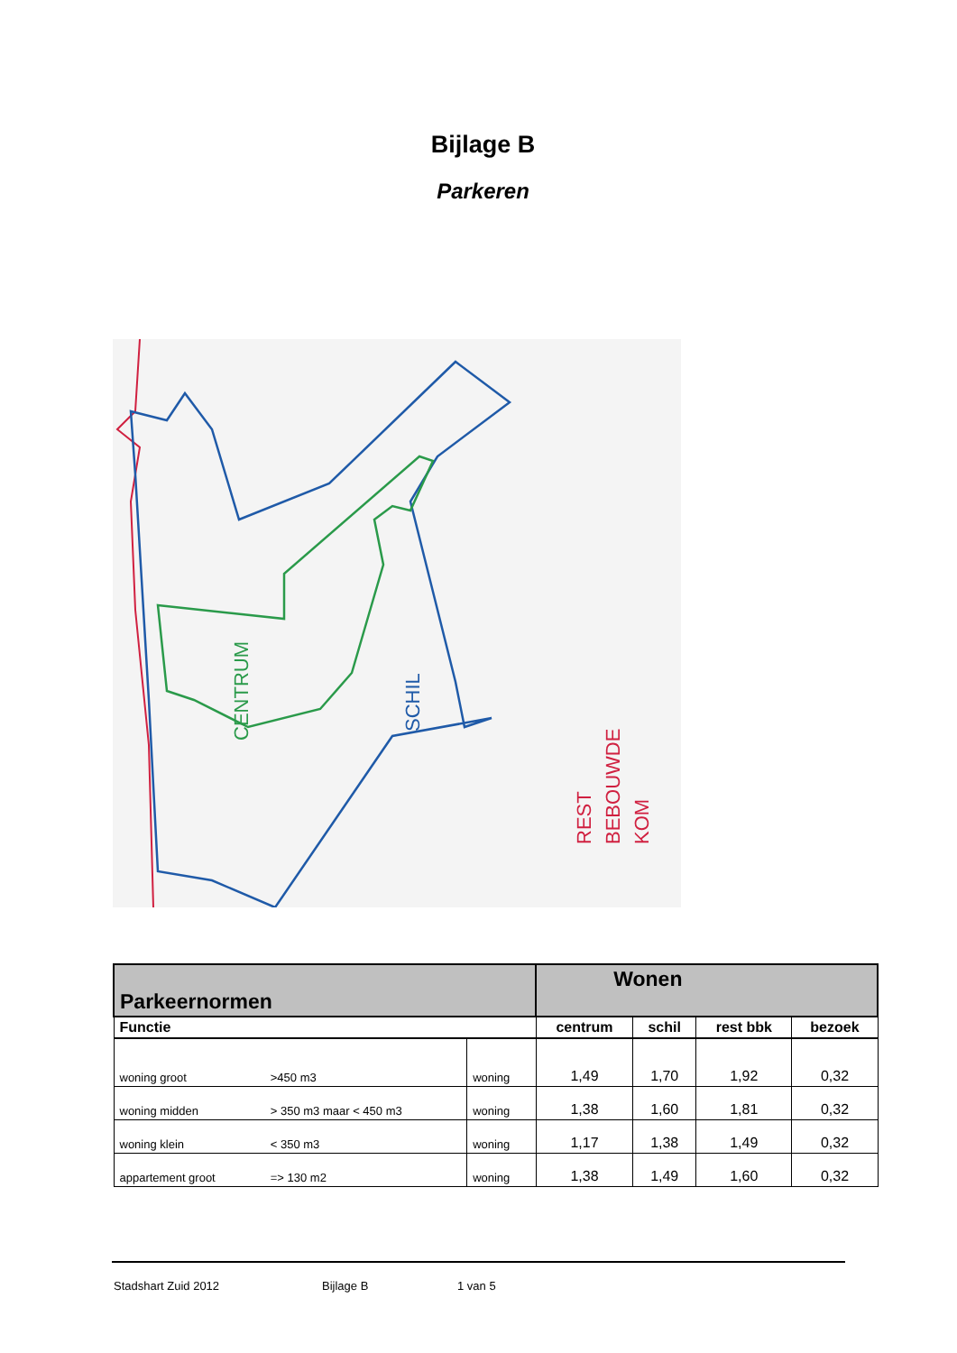Bijlage B
Parkeren
CENTRUM
SCHIL
REST
BEBOUWDE
KOM
| Parkeernormen | | | Wonen | | | |
| Functie | | | centrum | schil | rest bbk | bezoek |
| woning groot | >450 m3 | woning | 1,49 | 1,70 | 1,92 | 0,32 |
| woning midden | > 350 m3 maar < 450 m3 | woning | 1,38 | 1,60 | 1,81 | 0,32 |
| woning klein | < 350 m3 | woning | 1,17 | 1,38 | 1,49 | 0,32 |
| appartement groot | => 130 m2 | woning | 1,38 | 1,49 | 1,60 | 0,32 |
Stadshart Zuid 2012 Bijlage B 1 van 5